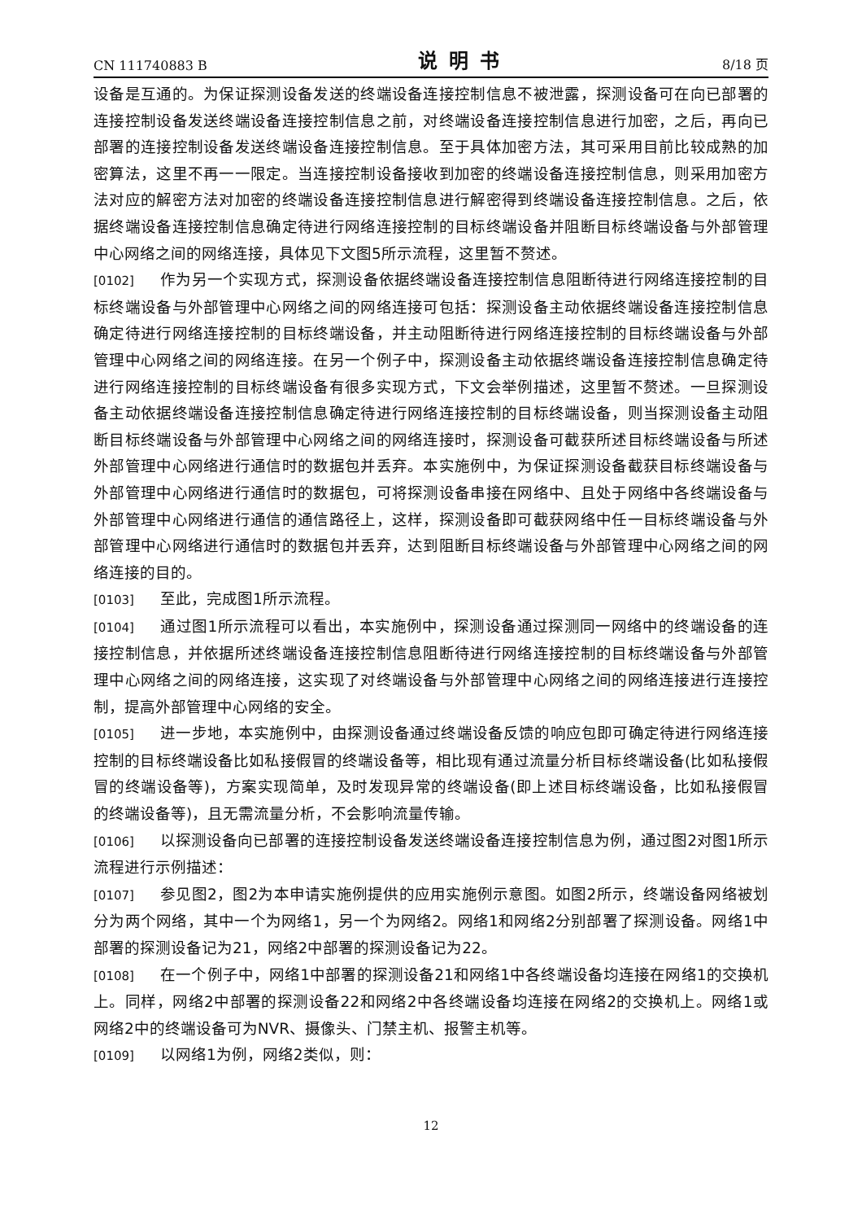CN 111740883 B 说明书 8/18 页
设备是互通的。为保证探测设备发送的终端设备连接控制信息不被泄露，探测设备可在向已部署的连接控制设备发送终端设备连接控制信息之前，对终端设备连接控制信息进行加密，之后，再向已部署的连接控制设备发送终端设备连接控制信息。至于具体加密方法，其可采用目前比较成熟的加密算法，这里不再一一限定。当连接控制设备接收到加密的终端设备连接控制信息，则采用加密方法对应的解密方法对加密的终端设备连接控制信息进行解密得到终端设备连接控制信息。之后，依据终端设备连接控制信息确定待进行网络连接控制的目标终端设备并阻断目标终端设备与外部管理中心网络之间的网络连接，具体见下文图5所示流程，这里暂不赘述。
[0102] 作为另一个实现方式，探测设备依据终端设备连接控制信息阻断待进行网络连接控制的目标终端设备与外部管理中心网络之间的网络连接可包括：探测设备主动依据终端设备连接控制信息确定待进行网络连接控制的目标终端设备，并主动阻断待进行网络连接控制的目标终端设备与外部管理中心网络之间的网络连接。在另一个例子中，探测设备主动依据终端设备连接控制信息确定待进行网络连接控制的目标终端设备有很多实现方式，下文会举例描述，这里暂不赘述。一旦探测设备主动依据终端设备连接控制信息确定待进行网络连接控制的目标终端设备，则当探测设备主动阻断目标终端设备与外部管理中心网络之间的网络连接时，探测设备可截获所述目标终端设备与所述外部管理中心网络进行通信时的数据包并丢弃。本实施例中，为保证探测设备截获目标终端设备与外部管理中心网络进行通信时的数据包，可将探测设备串接在网络中、且处于网络中各终端设备与外部管理中心网络进行通信的通信路径上，这样，探测设备即可截获网络中任一目标终端设备与外部管理中心网络进行通信时的数据包并丢弃，达到阻断目标终端设备与外部管理中心网络之间的网络连接的目的。
[0103] 至此，完成图1所示流程。
[0104] 通过图1所示流程可以看出，本实施例中，探测设备通过探测同一网络中的终端设备的连接控制信息，并依据所述终端设备连接控制信息阻断待进行网络连接控制的目标终端设备与外部管理中心网络之间的网络连接，这实现了对终端设备与外部管理中心网络之间的网络连接进行连接控制，提高外部管理中心网络的安全。
[0105] 进一步地，本实施例中，由探测设备通过终端设备反馈的响应包即可确定待进行网络连接控制的目标终端设备比如私接假冒的终端设备等，相比现有通过流量分析目标终端设备(比如私接假冒的终端设备等)，方案实现简单，及时发现异常的终端设备(即上述目标终端设备，比如私接假冒的终端设备等)，且无需流量分析，不会影响流量传输。
[0106] 以探测设备向已部署的连接控制设备发送终端设备连接控制信息为例，通过图2对图1所示流程进行示例描述：
[0107] 参见图2，图2为本申请实施例提供的应用实施例示意图。如图2所示，终端设备网络被划分为两个网络，其中一个为网络1，另一个为网络2。网络1和网络2分别部署了探测设备。网络1中部署的探测设备记为21，网络2中部署的探测设备记为22。
[0108] 在一个例子中，网络1中部署的探测设备21和网络1中各终端设备均连接在网络1的交换机上。同样，网络2中部署的探测设备22和网络2中各终端设备均连接在网络2的交换机上。网络1或网络2中的终端设备可为NVR、摄像头、门禁主机、报警主机等。
[0109] 以网络1为例，网络2类似，则：
12